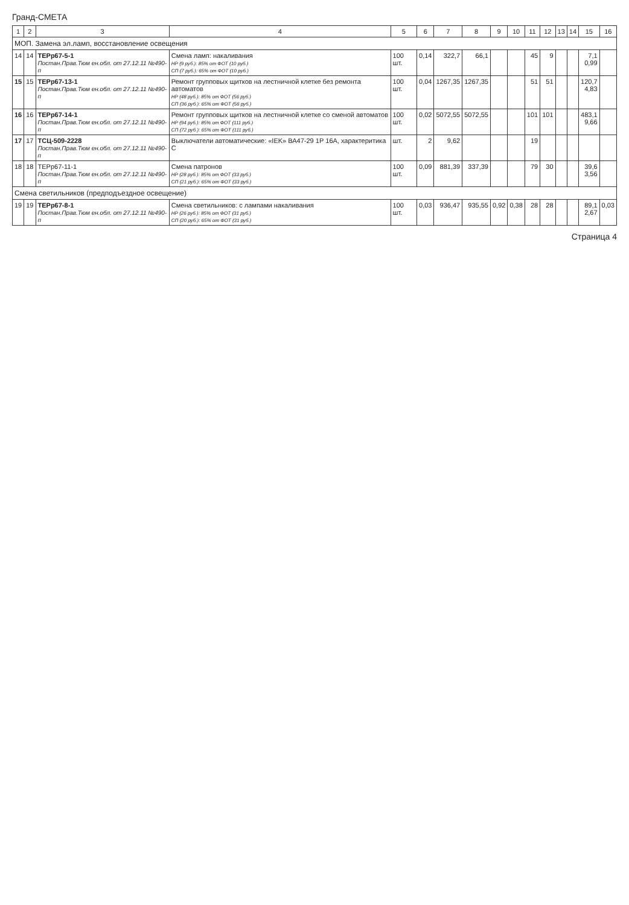Гранд-СМЕТА
| 1 | 2 | 3 | 4 | 5 | 6 | 7 | 8 | 9 | 10 | 11 | 12 | 13 | 14 | 15 | 16 |
| --- | --- | --- | --- | --- | --- | --- | --- | --- | --- | --- | --- | --- | --- | --- | --- |
| МОП. Замена эл.ламп, восстановление освещения | | | | | | | | | | | | | | | |
| 14 | 14 | ТЕРр67-5-1 Постан.Прав.Тюм ен.обл. от 27.12.11 №490-п | Смена ламп: накаливания НР (9 руб.): 85% от ФОТ (10 руб.) СП (7 руб.): 65% от ФОТ (10 руб.) | 100 шт. | 0,14 | 322,7 | 66,1 | | | 45 | 9 | | | 7,1 0,99 | |
| 15 | 15 | ТЕРр67-13-1 Постан.Прав.Тюм ен.обл. от 27.12.11 №490-п | Ремонт групповых щитков на лестничной клетке без ремонта автоматов НР (48 руб.): 85% от ФОТ (56 руб.) СП (36 руб.): 65% от ФОТ (56 руб.) | 100 шт. | 0,04 | 1267,35 | 1267,35 | | | 51 | 51 | | | 120,7 4,83 | |
| 16 | 16 | ТЕРр67-14-1 Постан.Прав.Тюм ен.обл. от 27.12.11 №490-п | Ремонт групповых щитков на лестничной клетке со сменой автоматов НР (94 руб.): 85% от ФОТ (111 руб.) СП (72 руб.): 65% от ФОТ (111 руб.) | 100 шт. | 0,02 | 5072,55 | 5072,55 | | | 101 | 101 | | | 483,1 9,66 | |
| 17 | 17 | ТСЦ-509-2228 Постан.Прав.Тюм ен.обл. от 27.12.11 №490-п | Выключатели автоматические: «IEK» ВА47-29 1Р 16А, характеритика С | шт. | 2 | 9,62 | | | | 19 | | | | | |
| 18 | 18 | ТЕРр67-11-1 Постан.Прав.Тюм ен.обл. от 27.12.11 №490-п | Смена патронов НР (28 руб.): 85% от ФОТ (33 руб.) СП (21 руб.): 65% от ФОТ (33 руб.) | 100 шт. | 0,09 | 881,39 | 337,39 | | | 79 | 30 | | | 39,6 3,56 | |
| Смена светильников (предподъездное освещение) | | | | | | | | | | | | | | | |
| 19 | 19 | ТЕРр67-8-1 Постан.Прав.Тюм ен.обл. от 27.12.11 №490-п | Смена светильников: с лампами накаливания НР (26 руб.): 85% от ФОТ (31 руб.) СП (20 руб.): 65% от ФОТ (31 руб.) | 100 шт. | 0,03 | 936,47 | 935,55 | 0,92 | 0,38 | 28 | 28 | | | 89,1 2,67 | 0,03 |
Страница 4